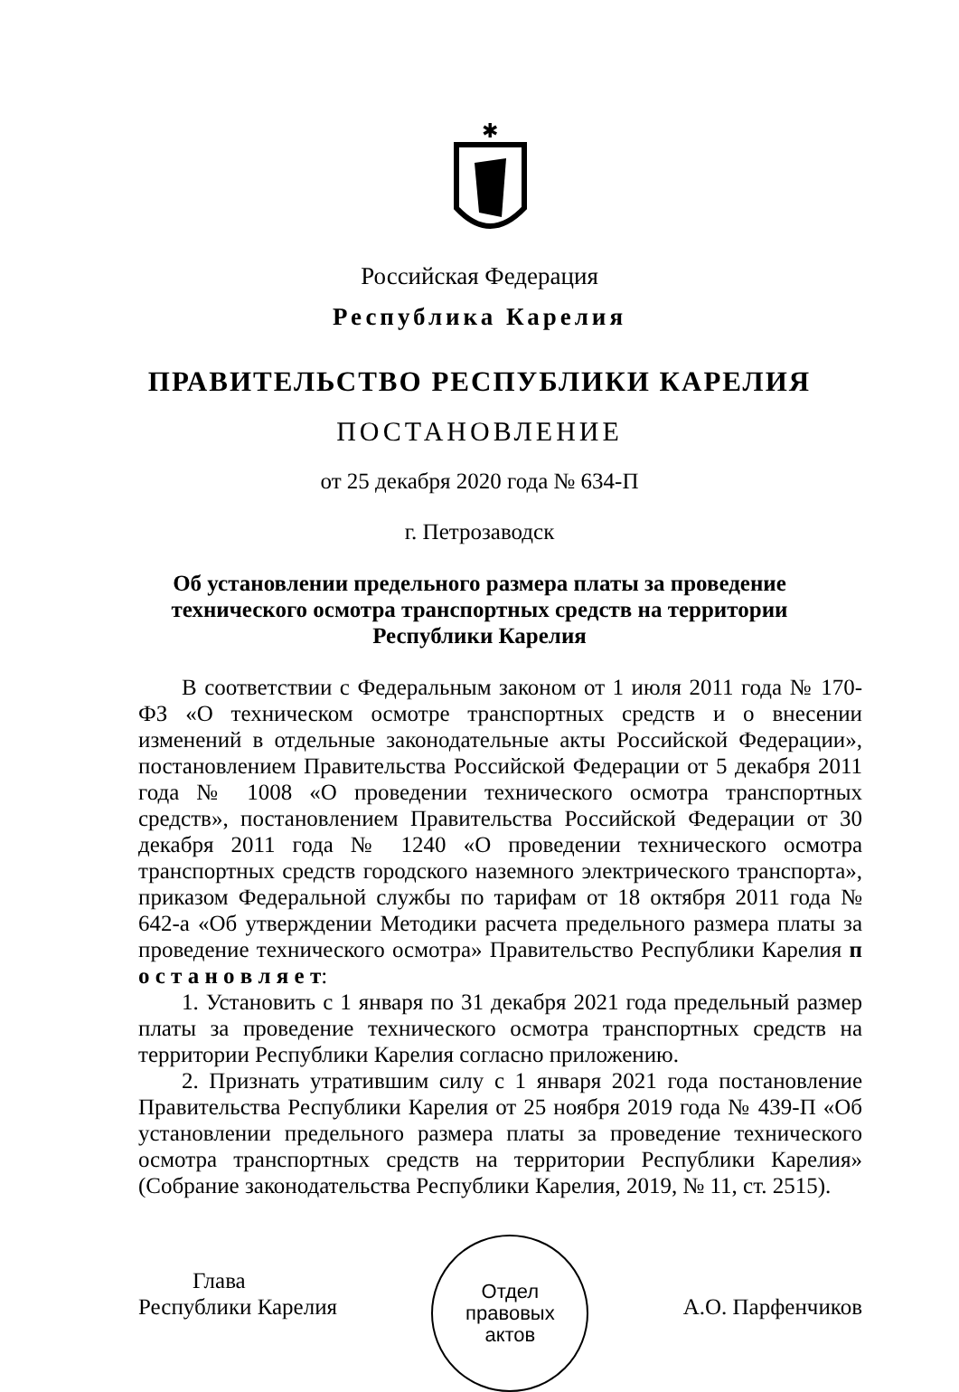✱
Российская Федерация
Республика Карелия
ПРАВИТЕЛЬСТВО РЕСПУБЛИКИ КАРЕЛИЯ
ПОСТАНОВЛЕНИЕ
от 25 декабря 2020 года № 634-П
г. Петрозаводск
Об установлении предельного размера платы за проведение
технического осмотра транспортных средств на территории
Республики Карелия
В соответствии с Федеральным законом от 1 июля 2011 года № 170-ФЗ «О техническом осмотре транспортных средств и о внесении изменений в отдельные законодательные акты Российской Федерации», постановлением Правительства Российской Федерации от 5 декабря 2011 года № 1008 «О проведении технического осмотра транспортных средств», постановлением Правительства Российской Федерации от 30 декабря 2011 года № 1240 «О проведении технического осмотра транспортных средств городского наземного электрического транспорта», приказом Федеральной службы по тарифам от 18 октября 2011 года № 642-а «Об утверждении Методики расчета предельного размера платы за проведение технического осмотра» Правительство Республики Карелия п о с т а н о в л я е т:
1. Установить с 1 января по 31 декабря 2021 года предельный размер платы за проведение технического осмотра транспортных средств на территории Республики Карелия согласно приложению.
2. Признать утратившим силу с 1 января 2021 года постановление Правительства Республики Карелия от 25 ноября 2019 года № 439-П «Об установлении предельного размера платы за проведение технического осмотра транспортных средств на территории Республики Карелия» (Собрание законодательства Республики Карелия, 2019, № 11, ст. 2515).
Глава
Республики Карелия
Отдел
правовых
актов
А.О. Парфенчиков